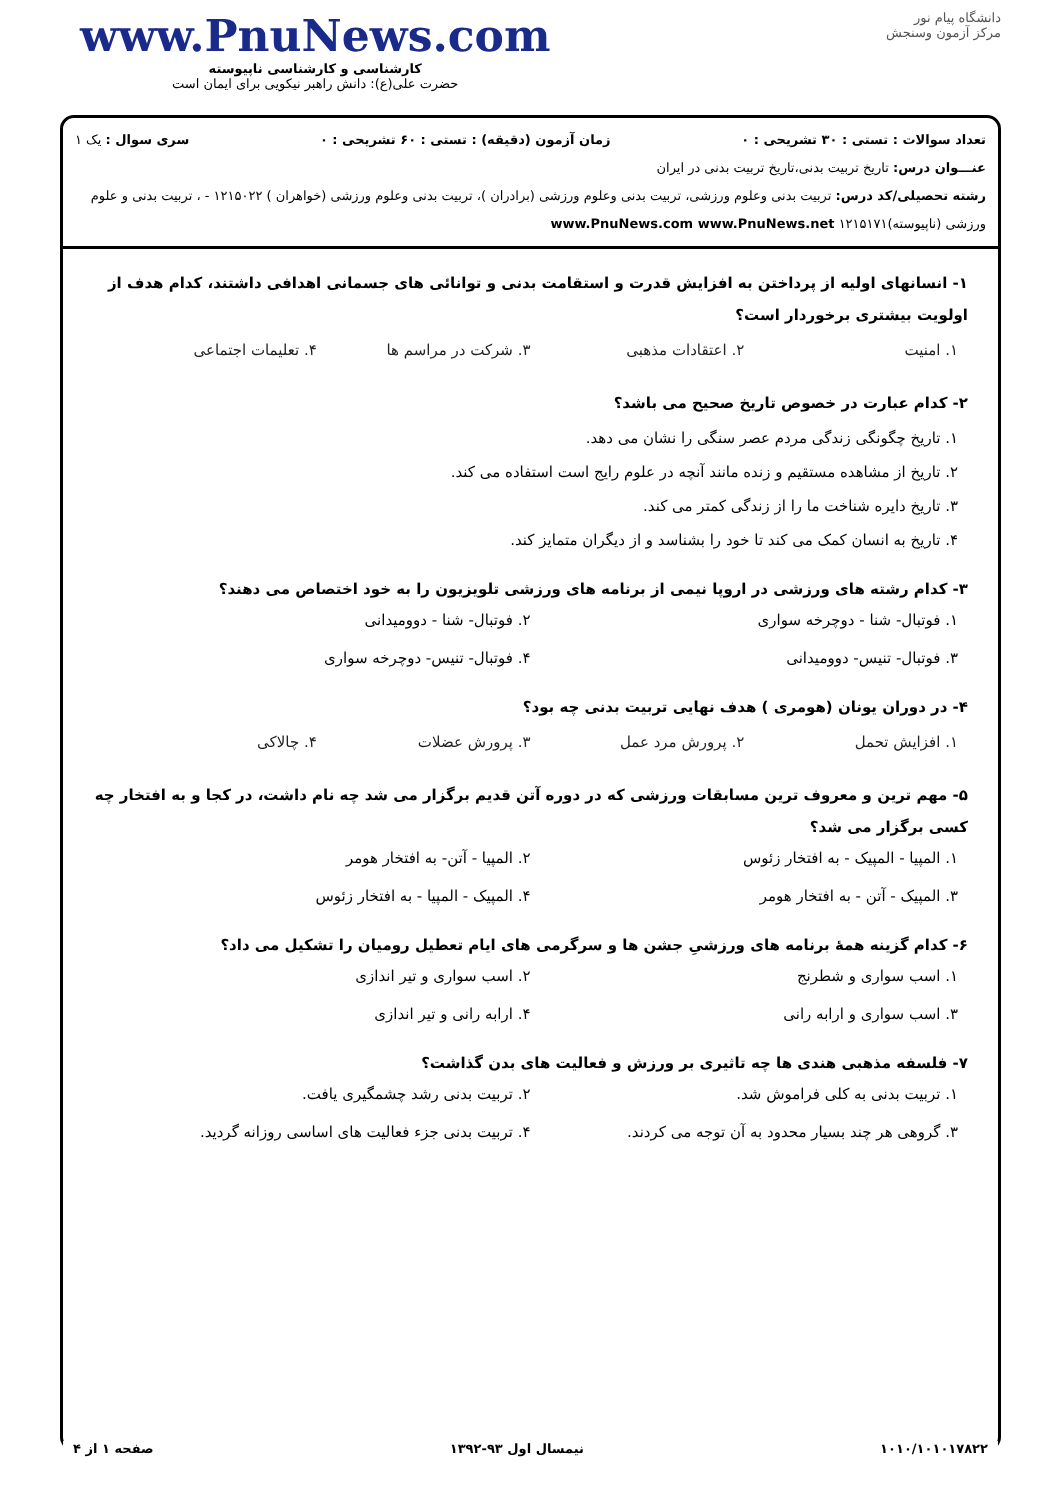دانشگاه پیام نور
مرکز آزمون وسنجش
www.PnuNews.com
کارشناسی و کارشناسی ناپیوسته
حضرت علی(ع): دانش راهبر نیکویی برای ایمان است
تعداد سوالات : تستی : ۳۰ تشریحی : ۰ زمان آزمون (دقیقه) : تستی : ۶۰ تشریحی : ۰ سری سوال : یک ۱
عنـــوان درس: تاریخ تربیت بدنی،تاریخ تربیت بدنی در ایران
رشته تحصیلی/کد درس: تربیت بدنی وعلوم ورزشی، تربیت بدنی وعلوم ورزشی (برادران )، تربیت بدنی وعلوم ورزشی (خواهران ) ۱۲۱۵۰۲۲ - ، تربیت بدنی و علوم ورزشی (ناپیوسته)۱۲۱۵۱۷۱ www.PnuNews.com www.PnuNews.net
۱- انسانهای اولیه از پرداختن به افزایش قدرت و استقامت بدنی و توانائی های جسمانی اهدافی داشتند، کدام هدف از اولویت بیشتری برخوردار است؟
۱. امنیت ۲. اعتقادات مذهبی ۳. شرکت در مراسم ها ۴. تعلیمات اجتماعی
۲- کدام عبارت در خصوص تاریخ صحیح می باشد؟
۱. تاریخ چگونگی زندگی مردم عصر سنگی را نشان می دهد.
۲. تاریخ از مشاهده مستقیم و زنده مانند آنچه در علوم رایج است استفاده می کند.
۳. تاریخ دایره شناخت ما را از زندگی کمتر می کند.
۴. تاریخ به انسان کمک می کند تا خود را بشناسد و از دیگران متمایز کند.
۳- کدام رشته های ورزشی در اروپا نیمی از برنامه های ورزشی تلویزیون را به خود اختصاص می دهند؟
۱. فوتبال- شنا - دوچرخه سواری ۲. فوتبال- شنا - دوومیدانی ۳. فوتبال- تنیس- دوومیدانی ۴. فوتبال- تنیس- دوچرخه سواری
۴- در دوران یونان (هومری ) هدف نهایی تربیت بدنی چه بود؟
۱. افزایش تحمل ۲. پرورش مرد عمل ۳. پرورش عضلات ۴. چالاکی
۵- مهم ترین و معروف ترین مسابقات ورزشی که در دوره آتن قدیم برگزار می شد چه نام داشت، در کجا و به افتخار چه کسی برگزار می شد؟
۱. المپیا - المپیک - به افتخار زئوس ۲. المپیا - آتن- به افتخار هومر ۳. المپیک - آتن - به افتخار هومر ۴. المپیک - المپیا - به افتخار زئوس
۶- کدام گزینه همهٔ برنامه های ورزشیِ جشن ها و سرگرمی های ایام تعطیل رومیان را تشکیل می داد؟
۱. اسب سواری و شطرنج ۲. اسب سواری و تیر اندازی ۳. اسب سواری و ارابه رانی ۴. ارابه رانی و تیر اندازی
۷- فلسفه مذهبی هندی ها چه تاثیری بر ورزش و فعالیت های بدن گذاشت؟
۱. تربیت بدنی به کلی فراموش شد. ۲. تربیت بدنی رشد چشمگیری یافت. ۳. گروهی هر چند بسیار محدود به آن توجه می کردند. ۴. تربیت بدنی جزء فعالیت های اساسی روزانه گردید.
۱۰۱۰/۱۰۱۰۱۷۸۲۲ نیمسال اول ۹۳-۱۳۹۲ صفحه ۱ از ۴